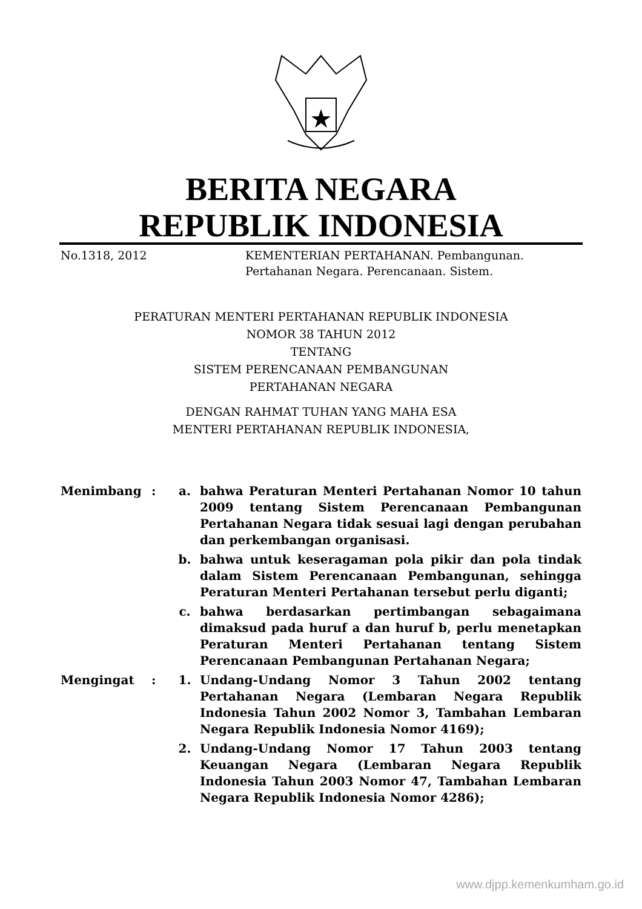BERITA NEGARA
REPUBLIK INDONESIA
No.1318, 2012 KEMENTERIAN PERTAHANAN. Pembangunan.
Pertahanan Negara. Perencanaan. Sistem.
PERATURAN MENTERI PERTAHANAN REPUBLIK INDONESIA
NOMOR 38 TAHUN 2012
TENTANG
SISTEM PERENCANAAN PEMBANGUNAN
PERTAHANAN NEGARA
DENGAN RAHMAT TUHAN YANG MAHA ESA
MENTERI PERTAHANAN REPUBLIK INDONESIA,
Menimbang : a. bahwa Peraturan Menteri Pertahanan Nomor 10 tahun 2009 tentang Sistem Perencanaan Pembangunan Pertahanan Negara tidak sesuai lagi dengan perubahan dan perkembangan organisasi.
b. bahwa untuk keseragaman pola pikir dan pola tindak dalam Sistem Perencanaan Pembangunan, sehingga Peraturan Menteri Pertahanan tersebut perlu diganti;
c. bahwa berdasarkan pertimbangan sebagaimana dimaksud pada huruf a dan huruf b, perlu menetapkan Peraturan Menteri Pertahanan tentang Sistem Perencanaan Pembangunan Pertahanan Negara;
Mengingat : 1. Undang-Undang Nomor 3 Tahun 2002 tentang Pertahanan Negara (Lembaran Negara Republik Indonesia Tahun 2002 Nomor 3, Tambahan Lembaran Negara Republik Indonesia Nomor 4169);
2. Undang-Undang Nomor 17 Tahun 2003 tentang Keuangan Negara (Lembaran Negara Republik Indonesia Tahun 2003 Nomor 47, Tambahan Lembaran Negara Republik Indonesia Nomor 4286);
www.djpp.kemenkumham.go.id